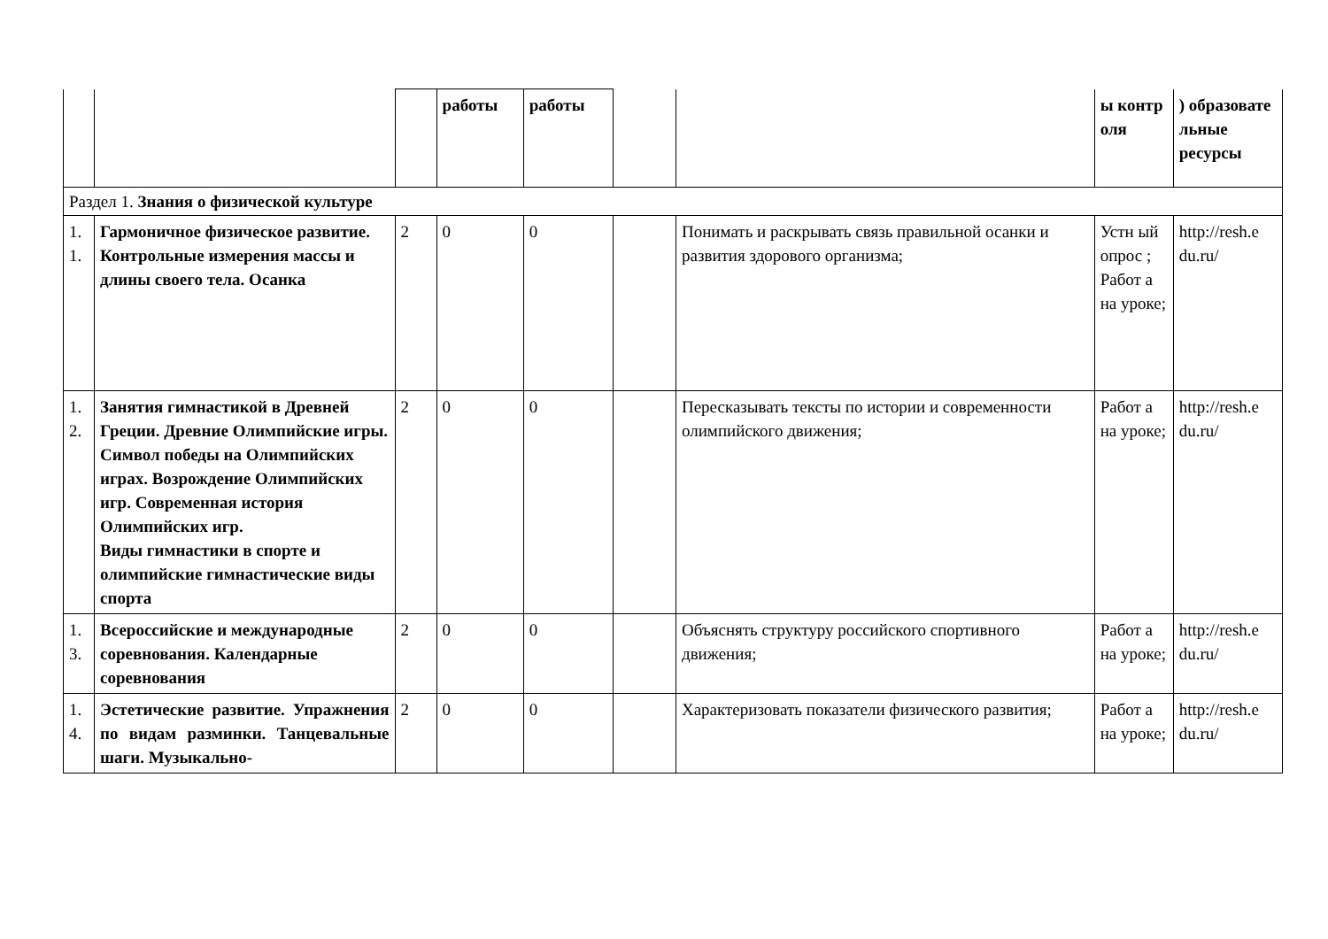| | | | работы | работы | | | ы контр оля | ) образовате льные ресурсы |
| Раздел 1. Знания о физической культуре | | | | | | | | |
| 1. 1. | Гармоничное физическое развитие. Контрольные измерения массы и длины своего тела. Осанка | 2 | 0 | 0 | | Понимать и раскрывать связь правильной осанки и развития здорового организма; | Устн ый опрос ; Работ а на уроке; | http://resh.e du.ru/ |
| 1. 2. | Занятия гимнастикой в Древней Греции. Древние Олимпийские игры. Символ победы на Олимпийских играх. Возрождение Олимпийских игр. Современная история Олимпийских игр. Виды гимнастики в спорте и олимпийские гимнастические виды спорта | 2 | 0 | 0 | | Пересказывать тексты по истории и современности олимпийского движения; | Работ а на уроке; | http://resh.e du.ru/ |
| 1. 3. | Всероссийские и международные соревнования. Календарные соревнования | 2 | 0 | 0 | | Объяснять структуру российского спортивного движения; | Работ а на уроке; | http://resh.e du.ru/ |
| 1. 4. | Эстетические развитие. Упражнения по видам разминки. Танцевальные шаги. Музыкально- | 2 | 0 | 0 | | Характеризовать показатели физического развития; | Работ а на уроке; | http://resh.e du.ru/ |